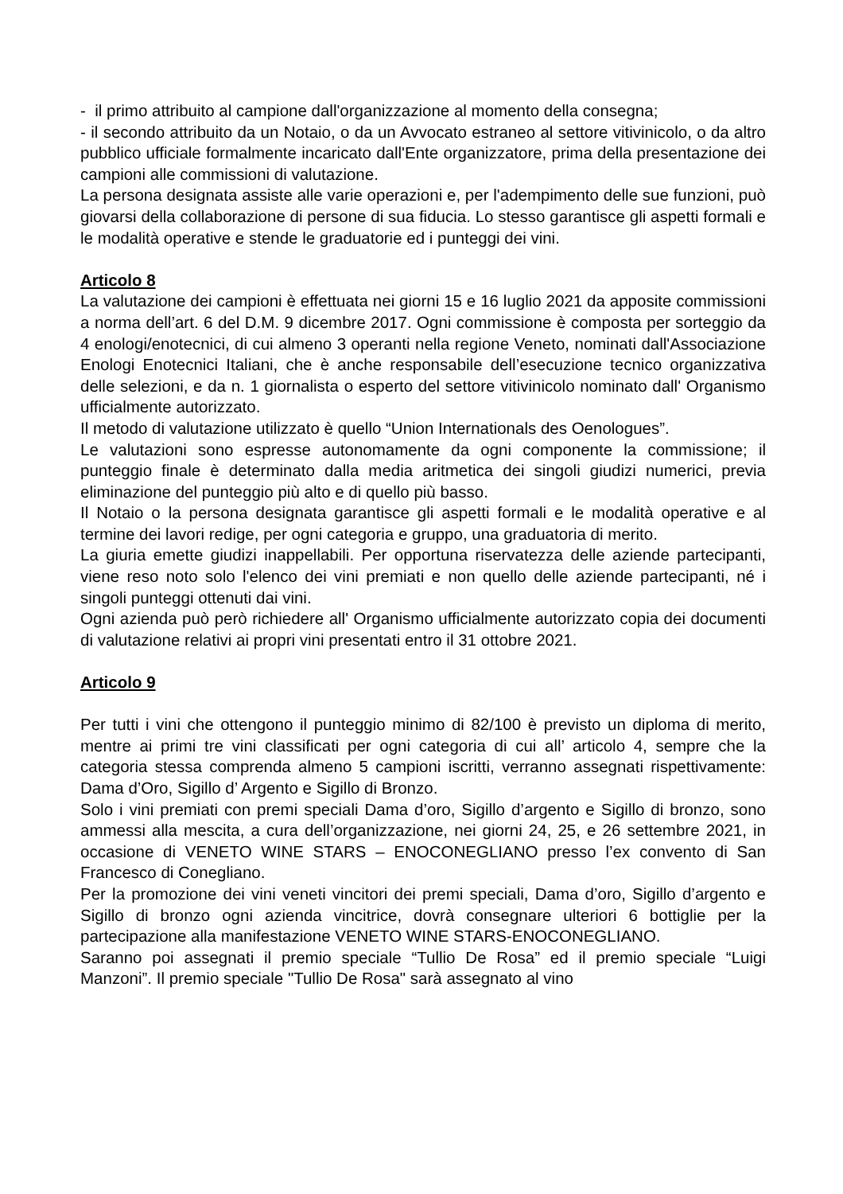- il primo attribuito al campione dall'organizzazione al momento della consegna;
- il secondo attribuito da un Notaio, o da un Avvocato estraneo al settore vitivinicolo, o da altro pubblico ufficiale formalmente incaricato dall'Ente organizzatore, prima della presentazione dei campioni alle commissioni di valutazione.
La persona designata assiste alle varie operazioni e, per l'adempimento delle sue funzioni, può giovarsi della collaborazione di persone di sua fiducia. Lo stesso garantisce gli aspetti formali e le modalità operative e stende le graduatorie ed i punteggi dei vini.
Articolo 8
La valutazione dei campioni è effettuata nei giorni 15 e 16 luglio 2021 da apposite commissioni a norma dell’art. 6 del D.M. 9 dicembre 2017. Ogni commissione è composta per sorteggio da 4 enologi/enotecnici, di cui almeno 3 operanti nella regione Veneto, nominati dall'Associazione Enologi Enotecnici Italiani, che è anche responsabile dell’esecuzione tecnico organizzativa delle selezioni, e da n. 1 giornalista o esperto del settore vitivinicolo nominato dall' Organismo ufficialmente autorizzato.
Il metodo di valutazione utilizzato è quello “Union Internationals des Oenologues”.
Le valutazioni sono espresse autonomamente da ogni componente la commissione; il punteggio finale è determinato dalla media aritmetica dei singoli giudizi numerici, previa eliminazione del punteggio più alto e di quello più basso.
Il Notaio o la persona designata garantisce gli aspetti formali e le modalità operative e al termine dei lavori redige, per ogni categoria e gruppo, una graduatoria di merito.
La giuria emette giudizi inappellabili. Per opportuna riservatezza delle aziende partecipanti, viene reso noto solo l'elenco dei vini premiati e non quello delle aziende partecipanti, né i singoli punteggi ottenuti dai vini.
Ogni azienda può però richiedere all' Organismo ufficialmente autorizzato copia dei documenti di valutazione relativi ai propri vini presentati entro il 31 ottobre 2021.
Articolo 9
Per tutti i vini che ottengono il punteggio minimo di 82/100 è previsto un diploma di merito, mentre ai primi tre vini classificati per ogni categoria di cui all’ articolo 4, sempre che la categoria stessa comprenda almeno 5 campioni iscritti, verranno assegnati rispettivamente: Dama d’Oro, Sigillo d’ Argento e Sigillo di Bronzo.
Solo i vini premiati con premi speciali Dama d’oro, Sigillo d’argento e Sigillo di bronzo, sono ammessi alla mescita, a cura dell’organizzazione, nei giorni 24, 25, e 26 settembre 2021, in occasione di VENETO WINE STARS – ENOCONEGLIANO presso l’ex convento di San Francesco di Conegliano.
Per la promozione dei vini veneti vincitori dei premi speciali, Dama d’oro, Sigillo d’argento e Sigillo di bronzo ogni azienda vincitrice, dovrà consegnare ulteriori 6 bottiglie per la partecipazione alla manifestazione VENETO WINE STARS-ENOCONEGLIANO.
Saranno poi assegnati il premio speciale “Tullio De Rosa” ed il premio speciale “Luigi Manzoni”. Il premio speciale "Tullio De Rosa" sarà assegnato al vino